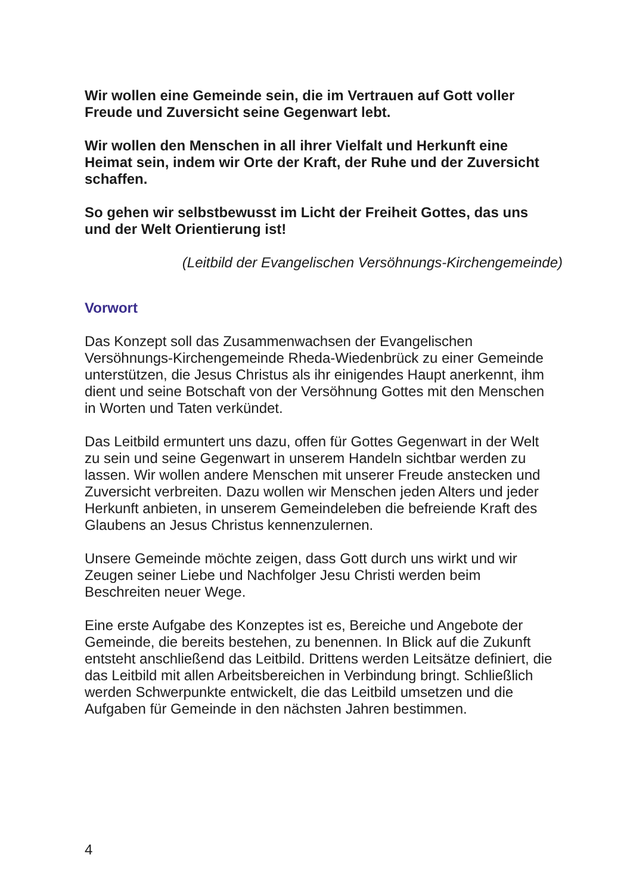Wir wollen eine Gemeinde sein, die im Vertrauen auf Gott voller Freude und Zuversicht seine Gegenwart lebt.
Wir wollen den Menschen in all ihrer Vielfalt und Herkunft eine Heimat sein, indem wir Orte der Kraft, der Ruhe und der Zuversicht schaffen.
So gehen wir selbstbewusst im Licht der Freiheit Gottes, das uns und der Welt Orientierung ist!
(Leitbild der Evangelischen Versöhnungs-Kirchengemeinde)
Vorwort
Das Konzept soll das Zusammenwachsen der Evangelischen Versöhnungs-Kirchengemeinde Rheda-Wiedenbrück zu einer Gemeinde unterstützen, die Jesus Christus als ihr einigendes Haupt anerkennt, ihm dient und seine Botschaft von der Versöhnung Gottes mit den Menschen in Worten und Taten verkündet.
Das Leitbild ermuntert uns dazu, offen für Gottes Gegenwart in der Welt zu sein und seine Gegenwart in unserem Handeln sichtbar werden zu lassen. Wir wollen andere Menschen mit unserer Freude anstecken und Zuversicht verbreiten. Dazu wollen wir Menschen jeden Alters und jeder Herkunft anbieten, in unserem Gemeindeleben die befreiende Kraft des Glaubens an Jesus Christus kennenzulernen.
Unsere Gemeinde möchte zeigen, dass Gott durch uns wirkt und wir Zeugen seiner Liebe und Nachfolger Jesu Christi werden beim Beschreiten neuer Wege.
Eine erste Aufgabe des Konzeptes ist es, Bereiche und Angebote der Gemeinde, die bereits bestehen, zu benennen. In Blick auf die Zukunft entsteht anschließend das Leitbild. Drittens werden Leitsätze definiert, die das Leitbild mit allen Arbeitsbereichen in Verbindung bringt. Schließlich werden Schwerpunkte entwickelt, die das Leitbild umsetzen und die Aufgaben für Gemeinde in den nächsten Jahren bestimmen.
4